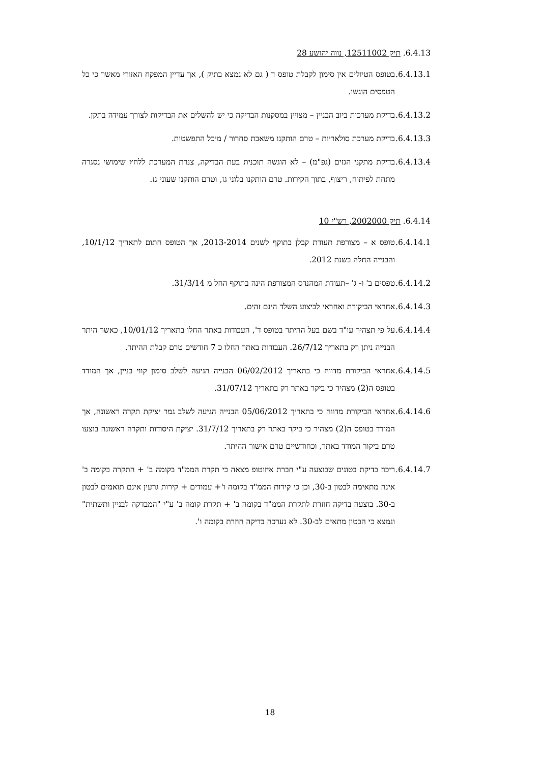6.4.13. תיק 12511002, נווה יהושע 28
6.4.13.1.
בטופס הטיולים אין סימון לקבלת טופס ד ( גם לא נמצא בתיק ), אך עדיין המפקח האזורי מאשר כי כל הטפסים הוגשו.
6.4.13.2.
בדיקת מערכות ביוב הבניין – מצויין במסקנות הבדיקה כי יש להשלים את הבדיקות לצורך עמידה בתקן.
6.4.13.3.
בדיקת מערכת סולאריות – טרם הותקנו משאבת סחרור / מיכל התפשטות.
6.4.13.4.
בדיקת מתקני הגזים (גפ"מ) – לא הוגשה תוכנית בעת הבדיקה, צנרת המערכת ללחץ שימושי נסגרה מתחת לפיתוח, ריצוף, בתוך הקירות. טרם הותקנו בלוני גז, וטרם הותקנו שעוני גז.
6.4.14. תיק 2002000, רש"י 10
6.4.14.1.
טופס א – מצורפת תעודת קבלן בתוקף לשנים 2013-2014, אך הטופס חתום לתאריך 10/1/12, והבנייה החלה בשנת 2012.
6.4.14.2.
טפסים ב' ו- ג' –תעודת המהנדס המצורפת הינה בתוקף החל מ 31/3/14.
6.4.14.3.
אחראי הביקורת ואחראי לביצוע השלד הינם זהים.
6.4.14.4.
על פי תצהיר עו"ד בשם בעל ההיתר בטופס ד', העבודות באתר החלו בתאריך 10/01/12, כאשר היתר הבנייה ניתן רק בתאריך 26/7/12. העבודות באתר החלו כ 7 חודשים טרם קבלת ההיתר.
6.4.14.5.
אחראי הביקורת מדווח כי בתאריך 06/02/2012 הבנייה הגיעה לשלב סימון קווי בניין, אך המודד בטופס ה(2) מצהיר כי ביקר באתר רק בתאריך 31/07/12.
6.4.14.6.
אחראי הביקורת מדווח כי בתאריך 05/06/2012 הבנייה הגיעה לשלב גמר יציקת תקרה ראשונה, אך המודד בטופס ה(2) מצהיר כי ביקר באתר רק בתאריך 31/7/12. יציקת היסודות ותקרה ראשונה בוצעו טרם ביקור המודד באתר, וכחודשיים טרם אישור ההיתר.
6.4.14.7.
ריכוז בדיקת בטונים שבוצעה ע"י חברת איזוטופ מצאה כי תקרת הממ"ד בקומה ב' + התקרה בקומה ב' אינה מתאימה לבטון ב-30, וכן כי קירות הממ"ד בקומה ו'+ עמודים + קירות גרעין אינם תואמים לבטון ב-30. בוצעה בדיקה חוזרת לתקרת הממ"ד בקומה ב' + תקרת קומה ב' ע"י "המבדקה לבניין ותשתית" ונמצא כי הבטון מתאים לב-30. לא נערכה בדיקה חוזרת בקומה ו'.
18